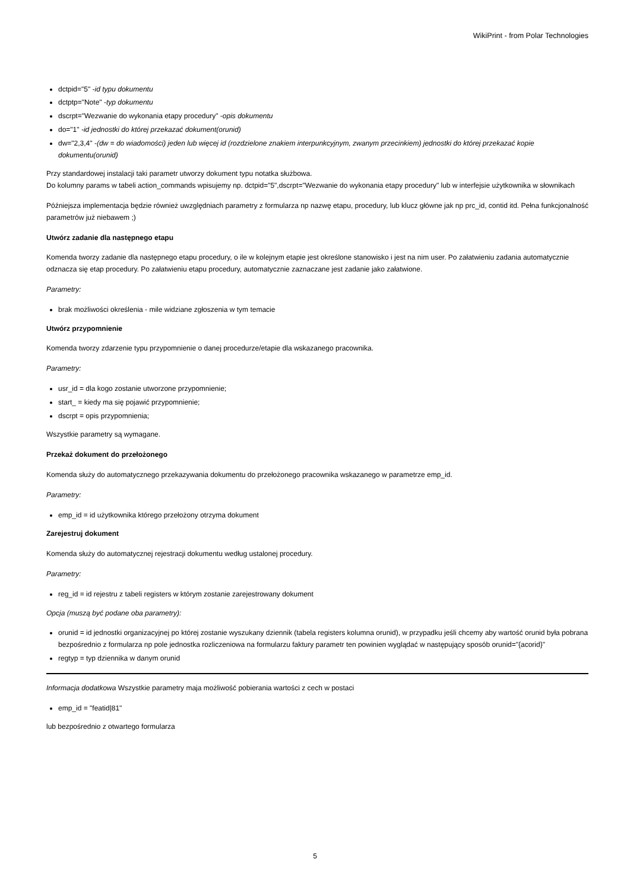WikiPrint - from Polar Technologies
dctpid="5" -id typu dokumentu
dctptp="Note" -typ dokumentu
dscrpt="Wezwanie do wykonania etapy procedury" -opis dokumentu
do="1" -id jednostki do której przekazać dokument(orunid)
dw="2,3,4" -(dw = do wiadomości) jeden lub więcej id (rozdzielone znakiem interpunkcyjnym, zwanym przecinkiem) jednostki do której przekazać kopie dokumentu(orunid)
Przy standardowej instalacji taki parametr utworzy dokument typu notatka służbowa.
Do kolumny params w tabeli action_commands wpisujemy np. dctpid="5",dscrpt="Wezwanie do wykonania etapy procedury" lub w interfejsie użytkownika w słownikach
Późniejsza implementacja będzie również uwzględniach parametry z formularza np nazwę etapu, procedury, lub klucz główne jak np prc_id, contid itd. Pełna funkcjonalność parametrów już niebawem ;)
Utwórz zadanie dla następnego etapu
Komenda tworzy zadanie dla następnego etapu procedury, o ile w kolejnym etapie jest określone stanowisko i jest na nim user. Po załatwieniu zadania automatycznie odznacza się etap procedury. Po załatwieniu etapu procedury, automatycznie zaznaczane jest zadanie jako załatwione.
Parametry:
brak możliwości określenia - mile widziane zgłoszenia w tym temacie
Utwórz przypomnienie
Komenda tworzy zdarzenie typu przypomnienie o danej procedurze/etapie dla wskazanego pracownika.
Parametry:
usr_id = dla kogo zostanie utworzone przypomnienie;
start_ = kiedy ma się pojawić przypomnienie;
dscrpt = opis przypomnienia;
Wszystkie parametry są wymagane.
Przekaż dokument do przełożonego
Komenda służy do automatycznego przekazywania dokumentu do przełożonego pracownika wskazanego w parametrze emp_id.
Parametry:
emp_id = id użytkownika którego przełożony otrzyma dokument
Zarejestruj dokument
Komenda służy do automatycznej rejestracji dokumentu według ustalonej procedury.
Parametry:
reg_id = id rejestru z tabeli registers w którym zostanie zarejestrowany dokument
Opcja (muszą być podane oba parametry):
orunid = id jednostki organizacyjnej po której zostanie wyszukany dziennik (tabela registers kolumna orunid), w przypadku jeśli chcemy aby wartość orunid była pobrana bezpośrednio z formularza np pole jednostka rozliczeniowa na formularzu faktury parametr ten powinien wyglądać w następujący sposób orunid="{acorid}"
regtyp = typ dziennika w danym orunid
Informacja dodatkowa Wszystkie parametry maja możliwość pobierania wartości z cech w postaci
emp_id = "featid|81"
lub bezpośrednio z otwartego formularza
5